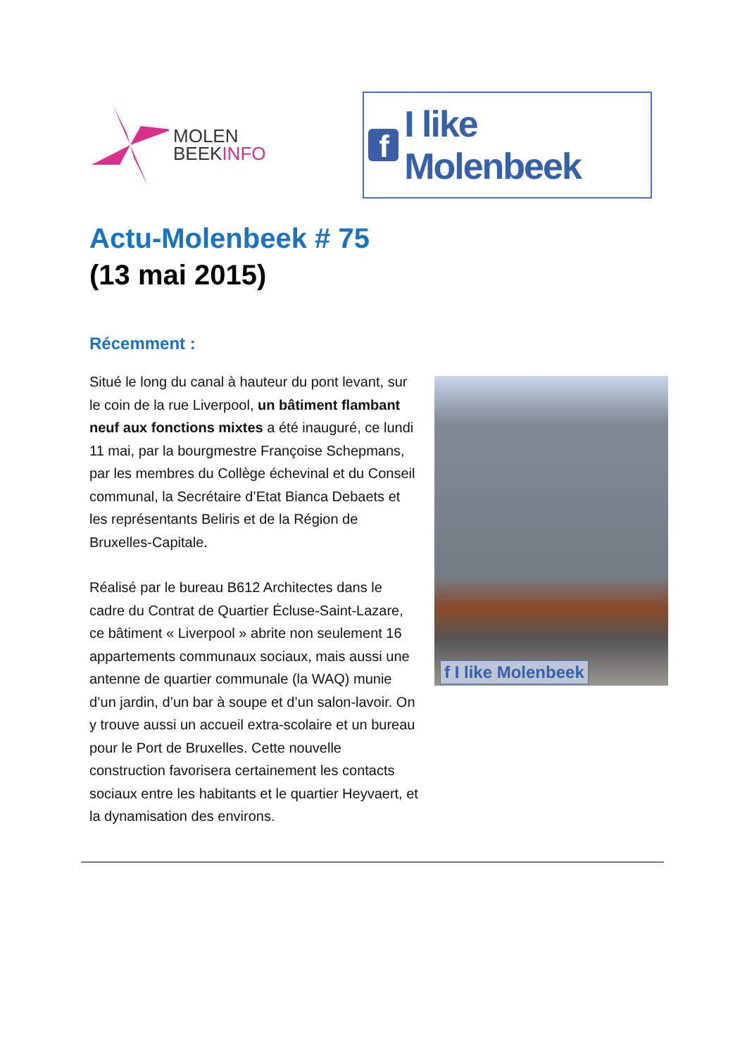MOLEN
BEEKINFO
f
I like Molenbeek
Actu-Molenbeek # 75
(13 mai 2015)
Récemment :
Situé le long du canal à hauteur du pont levant, sur le coin de la rue Liverpool, un bâtiment flambant neuf aux fonctions mixtes a été inauguré, ce lundi 11 mai, par la bourgmestre Françoise Schepmans, par les membres du Collège échevinal et du Conseil communal, la Secrétaire d’Etat Bianca Debaets et les représentants Beliris et de la Région de Bruxelles-Capitale.
Réalisé par le bureau B612 Architectes dans le cadre du Contrat de Quartier Écluse-Saint-Lazare, ce bâtiment « Liverpool » abrite non seulement 16 appartements communaux sociaux, mais aussi une antenne de quartier communale (la WAQ) munie d’un jardin, d’un bar à soupe et d’un salon-lavoir. On y trouve aussi un accueil extra-scolaire et un bureau pour le Port de Bruxelles. Cette nouvelle construction favorisera certainement les contacts sociaux entre les habitants et le quartier Heyvaert, et la dynamisation des environs.
f I like Molenbeek